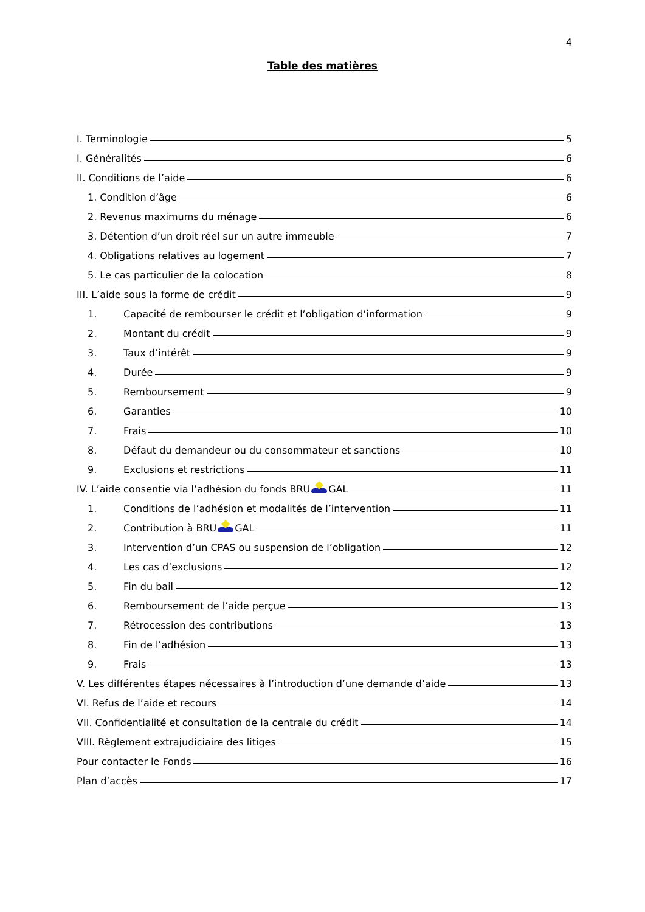4
Table des matières
I. Terminologie 5
I. Généralités 6
II. Conditions de l’aide 6
1. Condition d’âge 6
2. Revenus maximums du ménage 6
3. Détention d’un droit réel sur un autre immeuble 7
4. Obligations relatives au logement 7
5. Le cas particulier de la colocation 8
III. L’aide sous la forme de crédit 9
1. Capacité de rembourser le crédit et l’obligation d’information 9
2. Montant du crédit 9
3. Taux d’intérêt 9
4. Durée 9
5. Remboursement 9
6. Garanties 10
7. Frais 10
8. Défaut du demandeur ou du consommateur et sanctions 10
9. Exclusions et restrictions 11
IV. L’aide consentie via l’adhésion du fonds BRU GAL 11
1. Conditions de l’adhésion et modalités de l’intervention 11
2. Contribution à BRU GAL 11
3. Intervention d’un CPAS ou suspension de l’obligation 12
4. Les cas d’exclusions 12
5. Fin du bail 12
6. Remboursement de l’aide perçue 13
7. Rétrocession des contributions 13
8. Fin de l’adhésion 13
9. Frais 13
V. Les différentes étapes nécessaires à l’introduction d’une demande d’aide 13
VI. Refus de l’aide et recours 14
VII. Confidentialité et consultation de la centrale du crédit 14
VIII. Règlement extrajudiciaire des litiges 15
Pour contacter le Fonds 16
Plan d’accès 17